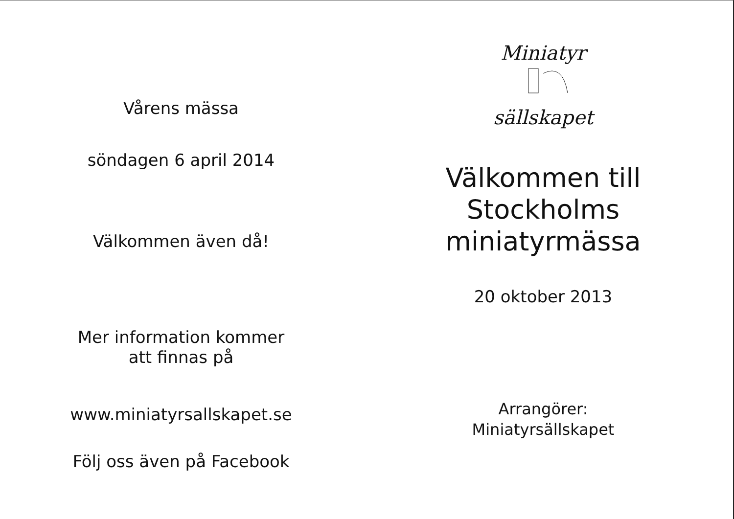Vårens mässa
söndagen 6 april 2014
Välkommen även då!
Mer information kommer
att finnas på
www.miniatyrsallskapet.se
Följ oss även på Facebook
Miniatyr
sällskapet
Välkommen till
Stockholms
miniatyrmässa
20 oktober 2013
Arrangörer:
Miniatyrsällskapet